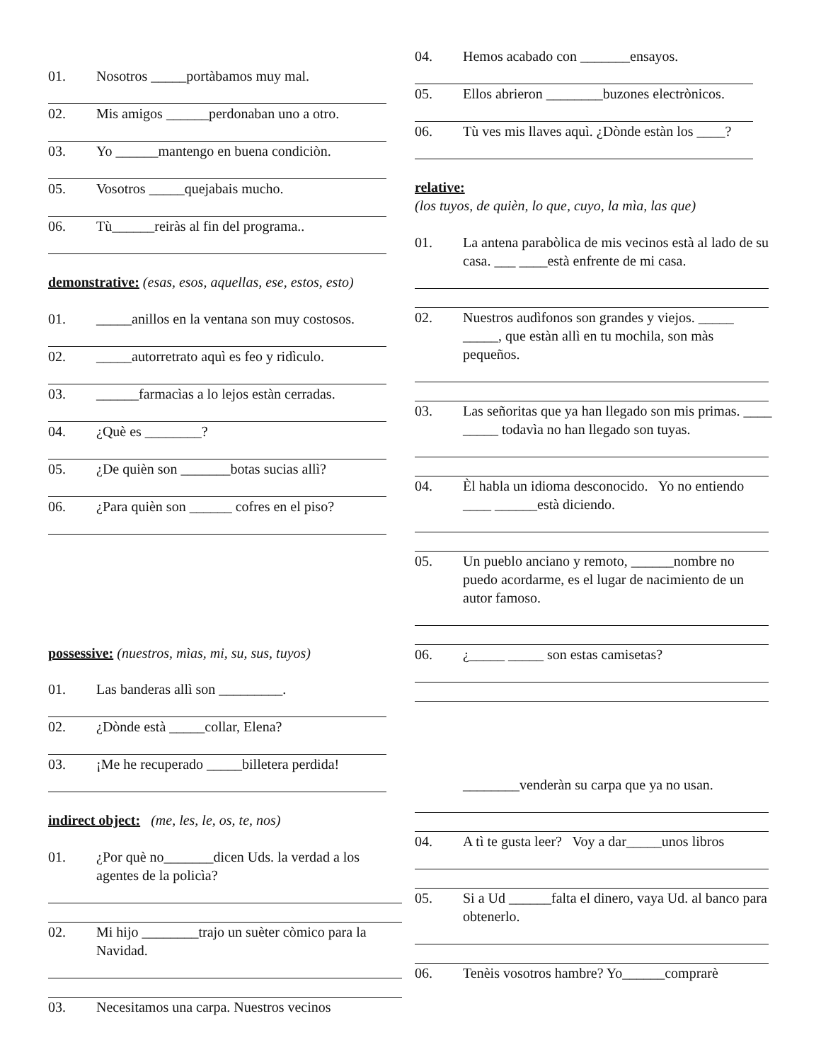01. Nosotros _____portàbamos muy mal.
02. Mis amigos ______perdonaban uno a otro.
03. Yo ______mantengo en buena condiciòn.
05. Vosotros _____quejabais mucho.
06. Tù______reiràs al fin del programa..
demonstrative: (esas, esos, aquellas, ese, estos, esto)
01. _____anillos en la ventana son muy costosos.
02. _____autorretrato aquì es feo y ridìculo.
03. ______farmacìas a lo lejos estàn cerradas.
04. ¿Què es ________?
05. ¿De quièn son _______botas sucias allì?
06. ¿Para quièn son ______ cofres en el piso?
possessive: (nuestros, mìas, mi, su, sus, tuyos)
01. Las banderas allì son _________.
02. ¿Dònde està _____collar, Elena?
03. ¡Me he recuperado _____billetera perdida!
indirect object: (me, les, le, os, te, nos)
01. ¿Por què no_______dicen Uds. la verdad a los agentes de la policìa?
02. Mi hijo ________trajo un suèter còmico para la Navidad.
03. Necesitamos una carpa. Nuestros vecinos
04. Hemos acabado con _______ensayos.
05. Ellos abrieron ________buzones electrònicos.
06. Tù ves mis llaves aquì. ¿Dònde estàn los ____?
relative:
(los tuyos, de quièn, lo que, cuyo, la mìa, las que)
01. La antena parabòlica de mis vecinos està al lado de su casa. ___ ____està enfrente de mi casa.
02. Nuestros audìfonos son grandes y viejos. _____ _____, que estàn allì en tu mochila, son màs pequeños.
03. Las señoritas que ya han llegado son mis primas. ____ _____ todavìa no han llegado son tuyas.
04. Èl habla un idioma desconocido. Yo no entiendo ____ ______està diciendo.
05. Un pueblo anciano y remoto, ______nombre no puedo acordarme, es el lugar de nacimiento de un autor famoso.
06. ¿_____ _____ son estas camisetas?
________venderàn su carpa que ya no usan.
04. A tì te gusta leer? Voy a dar_____unos libros
05. Si a Ud ______falta el dinero, vaya Ud. al banco para obtenerlo.
06. Tenèis vosotros hambre? Yo______comprarè